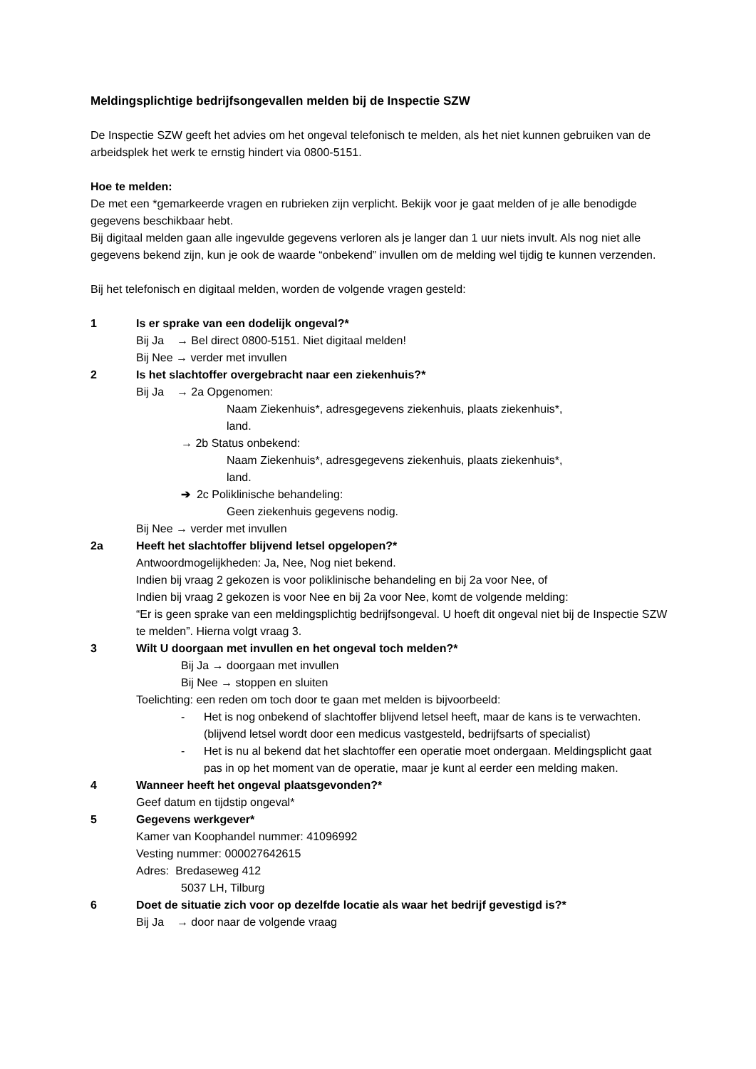Meldingsplichtige bedrijfsongevallen melden bij de Inspectie SZW
De Inspectie SZW geeft het advies om het ongeval telefonisch te melden, als het niet kunnen gebruiken van de arbeidsplek het werk te ernstig hindert via 0800-5151.
Hoe te melden:
De met een *gemarkeerde vragen en rubrieken zijn verplicht. Bekijk voor je gaat melden of je alle benodigde gegevens beschikbaar hebt.
Bij digitaal melden gaan alle ingevulde gegevens verloren als je langer dan 1 uur niets invult. Als nog niet alle gegevens bekend zijn, kun je ook de waarde “onbekend” invullen om de melding wel tijdig te kunnen verzenden.
Bij het telefonisch en digitaal melden, worden de volgende vragen gesteld:
1 Is er sprake van een dodelijk ongeval?*
Bij Ja → Bel direct 0800-5151. Niet digitaal melden!
Bij Nee → verder met invullen
2 Is het slachtoffer overgebracht naar een ziekenhuis?*
Bij Ja → 2a Opgenomen:
Naam Ziekenhuis*, adresgegevens ziekenhuis, plaats ziekenhuis*,
land.
→ 2b Status onbekend:
Naam Ziekenhuis*, adresgegevens ziekenhuis, plaats ziekenhuis*,
land.
➔ 2c Poliklinische behandeling:
Geen ziekenhuis gegevens nodig.
Bij Nee → verder met invullen
2a Heeft het slachtoffer blijvend letsel opgelopen?*
Antwoordmogelijkheden: Ja, Nee, Nog niet bekend.
Indien bij vraag 2 gekozen is voor poliklinische behandeling en bij 2a voor Nee, of
Indien bij vraag 2 gekozen is voor Nee en bij 2a voor Nee, komt de volgende melding:
“Er is geen sprake van een meldingsplichtig bedrijfsongeval. U hoeft dit ongeval niet bij de Inspectie SZW te melden”. Hierna volgt vraag 3.
3 Wilt U doorgaan met invullen en het ongeval toch melden?*
Bij Ja → doorgaan met invullen
Bij Nee → stoppen en sluiten
Toelichting: een reden om toch door te gaan met melden is bijvoorbeeld:
- Het is nog onbekend of slachtoffer blijvend letsel heeft, maar de kans is te verwachten. (blijvend letsel wordt door een medicus vastgesteld, bedrijfsarts of specialist)
- Het is nu al bekend dat het slachtoffer een operatie moet ondergaan. Meldingsplicht gaat pas in op het moment van de operatie, maar je kunt al eerder een melding maken.
4 Wanneer heeft het ongeval plaatsgevonden?*
Geef datum en tijdstip ongeval*
5 Gegevens werkgever*
Kamer van Koophandel nummer: 41096992
Vesting nummer: 000027642615
Adres: Bredaseweg 412
5037 LH, Tilburg
6 Doet de situatie zich voor op dezelfde locatie als waar het bedrijf gevestigd is?*
Bij Ja → door naar de volgende vraag